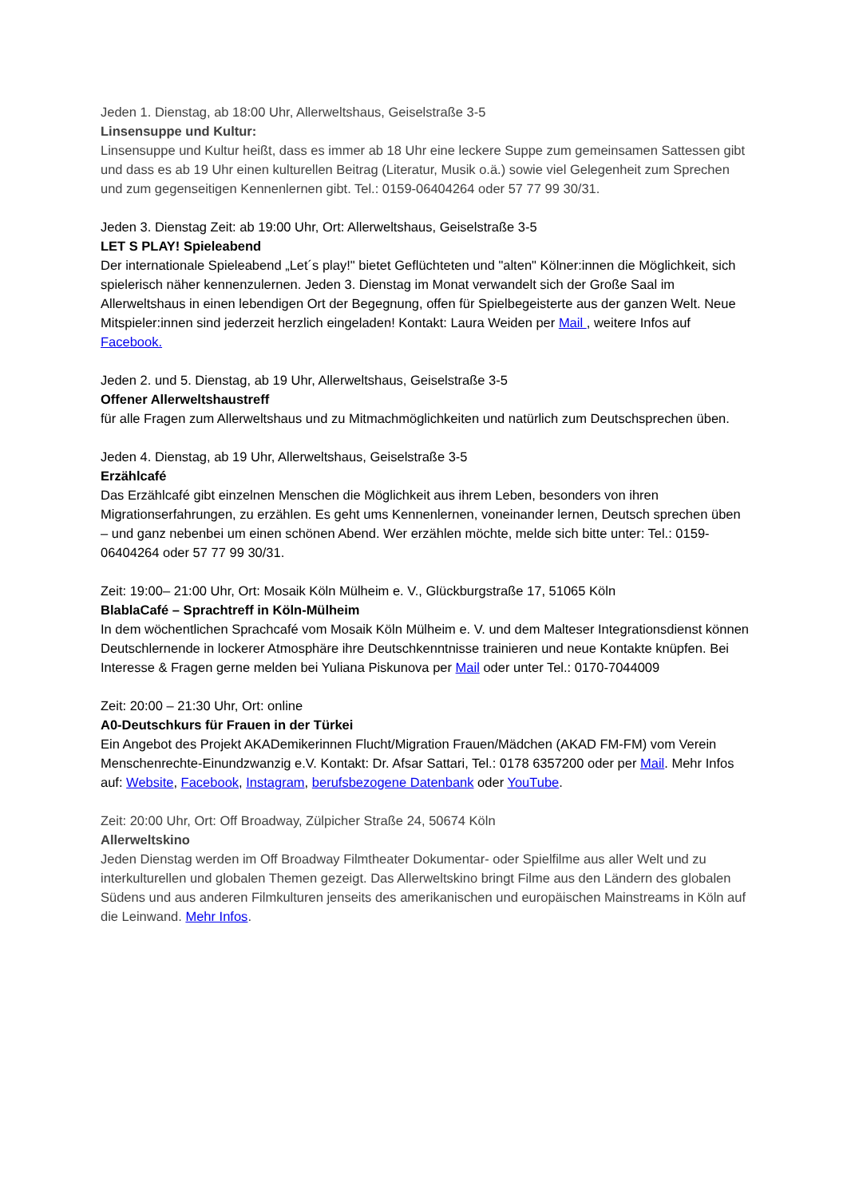Jeden 1. Dienstag, ab 18:00 Uhr, Allerweltshaus, Geiselstraße 3-5
Linsensuppe und Kultur:
Linsensuppe und Kultur heißt, dass es immer ab 18 Uhr eine leckere Suppe zum gemeinsamen Sattessen gibt und dass es ab 19 Uhr einen kulturellen Beitrag (Literatur, Musik o.ä.) sowie viel Gelegenheit zum Sprechen und zum gegenseitigen Kennenlernen gibt. Tel.: 0159-06404264 oder 57 77 99 30/31.
Jeden 3. Dienstag Zeit: ab 19:00 Uhr, Ort: Allerweltshaus, Geiselstraße 3-5
LET S PLAY! Spieleabend
Der internationale Spieleabend „Let´s play!" bietet Geflüchteten und "alten" Kölner:innen die Möglichkeit, sich spielerisch näher kennenzulernen. Jeden 3. Dienstag im Monat verwandelt sich der Große Saal im Allerweltshaus in einen lebendigen Ort der Begegnung, offen für Spielbegeisterte aus der ganzen Welt. Neue Mitspieler:innen sind jederzeit herzlich eingeladen! Kontakt: Laura Weiden per Mail , weitere Infos auf Facebook.
Jeden 2. und 5. Dienstag, ab 19 Uhr, Allerweltshaus, Geiselstraße 3-5
Offener Allerweltshaustreff
für alle Fragen zum Allerweltshaus und zu Mitmachmöglichkeiten und natürlich zum Deutschsprechen üben.
Jeden 4. Dienstag, ab 19 Uhr, Allerweltshaus, Geiselstraße 3-5
Erzählcafé
Das Erzählcafé gibt einzelnen Menschen die Möglichkeit aus ihrem Leben, besonders von ihren Migrationserfahrungen, zu erzählen. Es geht ums Kennenlernen, voneinander lernen, Deutsch sprechen üben – und ganz nebenbei um einen schönen Abend. Wer erzählen möchte, melde sich bitte unter: Tel.: 0159-06404264 oder 57 77 99 30/31.
Zeit: 19:00– 21:00 Uhr, Ort: Mosaik Köln Mülheim e. V., Glückburgstraße 17, 51065 Köln
BlablaCafé – Sprachtreff in Köln-Mülheim
In dem wöchentlichen Sprachcafé vom Mosaik Köln Mülheim e. V. und dem Malteser Integrationsdienst können Deutschlernende in lockerer Atmosphäre ihre Deutschkenntnisse trainieren und neue Kontakte knüpfen. Bei Interesse & Fragen gerne melden bei Yuliana Piskunova per Mail oder unter Tel.: 0170-7044009
Zeit: 20:00 – 21:30 Uhr, Ort: online
A0-Deutschkurs für Frauen in der Türkei
Ein Angebot des Projekt AKADemikerinnen Flucht/Migration Frauen/Mädchen (AKAD FM-FM) vom Verein Menschenrechte-Einundzwanzig e.V. Kontakt: Dr. Afsar Sattari, Tel.: 0178 6357200 oder per Mail. Mehr Infos auf: Website, Facebook, Instagram, berufsbezogene Datenbank oder YouTube.
Zeit: 20:00 Uhr, Ort: Off Broadway, Zülpicher Straße 24, 50674 Köln
Allerweltskino
Jeden Dienstag werden im Off Broadway Filmtheater Dokumentar- oder Spielfilme aus aller Welt und zu interkulturellen und globalen Themen gezeigt. Das Allerweltskino bringt Filme aus den Ländern des globalen Südens und aus anderen Filmkulturen jenseits des amerikanischen und europäischen Mainstreams in Köln auf die Leinwand. Mehr Infos.